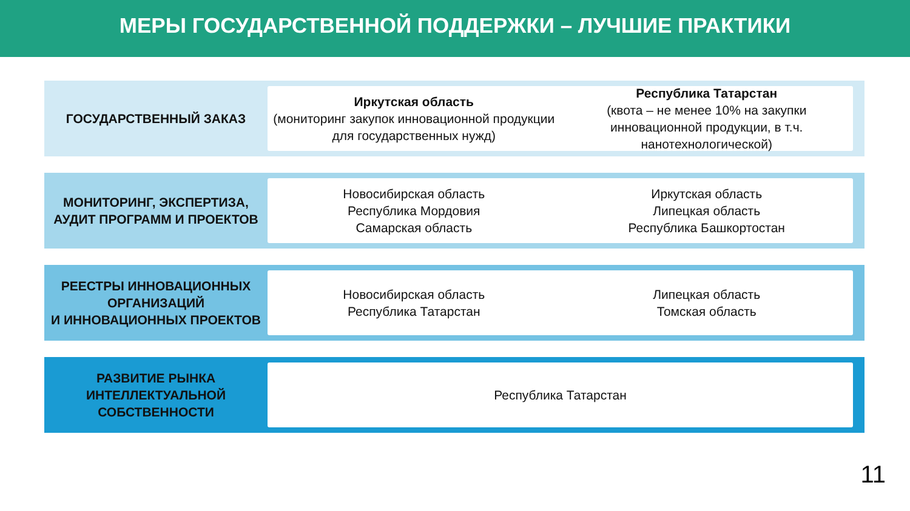МЕРЫ ГОСУДАРСТВЕННОЙ ПОДДЕРЖКИ – ЛУЧШИЕ ПРАКТИКИ
ГОСУДАРСТВЕННЫЙ ЗАКАЗ
Иркутская область
(мониторинг закупок инновационной продукции для государственных нужд)
Республика Татарстан
(квота – не менее 10% на закупки инновационной продукции, в т.ч. нанотехнологической)
МОНИТОРИНГ, ЭКСПЕРТИЗА, АУДИТ ПРОГРАММ И ПРОЕКТОВ
Новосибирская область
Республика Мордовия
Самарская область
Иркутская область
Липецкая область
Республика Башкортостан
РЕЕСТРЫ ИННОВАЦИОННЫХ ОРГАНИЗАЦИЙ
И ИННОВАЦИОННЫХ ПРОЕКТОВ
Новосибирская область
Республика Татарстан
Липецкая область
Томская область
РАЗВИТИЕ РЫНКА ИНТЕЛЛЕКТУАЛЬНОЙ СОБСТВЕННОСТИ
Республика Татарстан
11